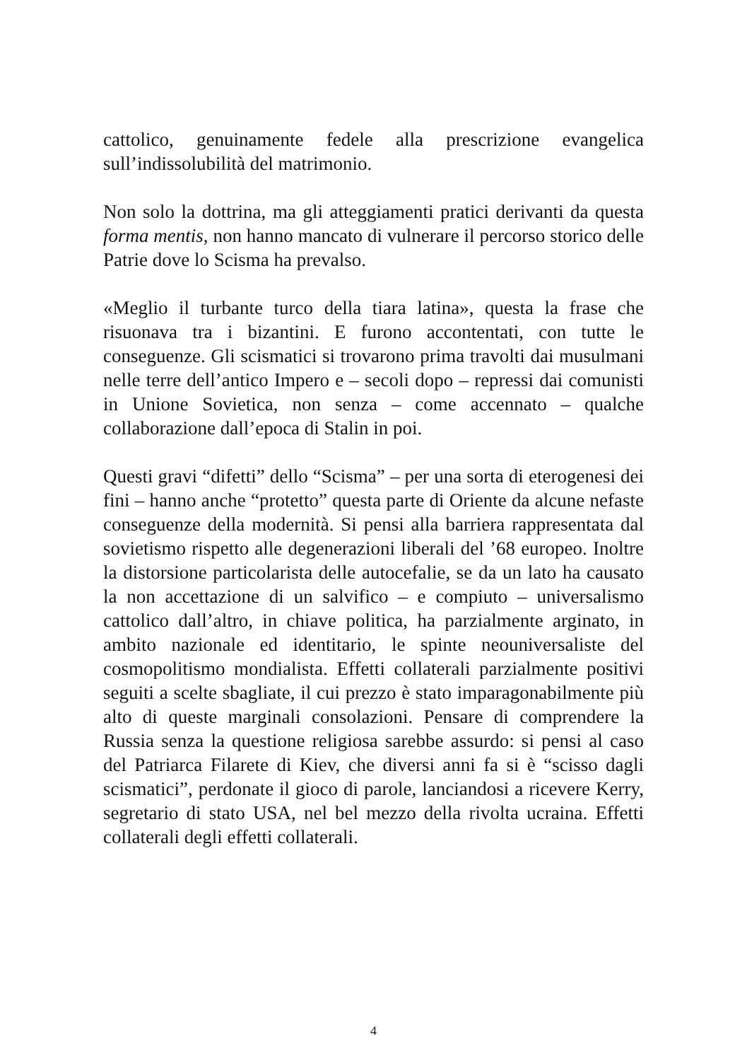cattolico, genuinamente fedele alla prescrizione evangelica sull’indissolubilità del matrimonio.
Non solo la dottrina, ma gli atteggiamenti pratici derivanti da questa forma mentis, non hanno mancato di vulnerare il percorso storico delle Patrie dove lo Scisma ha prevalso.
«Meglio il turbante turco della tiara latina», questa la frase che risuonava tra i bizantini. E furono accontentati, con tutte le conseguenze. Gli scismatici si trovarono prima travolti dai musulmani nelle terre dell’antico Impero e – secoli dopo – repressi dai comunisti in Unione Sovietica, non senza – come accennato – qualche collaborazione dall’epoca di Stalin in poi.
Questi gravi “difetti” dello “Scisma” – per una sorta di eterogenesi dei fini – hanno anche “protetto” questa parte di Oriente da alcune nefaste conseguenze della modernità. Si pensi alla barriera rappresentata dal sovietismo rispetto alle degenerazioni liberali del ’68 europeo. Inoltre la distorsione particolarista delle autocefalie, se da un lato ha causato la non accettazione di un salvifico – e compiuto – universalismo cattolico dall’altro, in chiave politica, ha parzialmente arginato, in ambito nazionale ed identitario, le spinte neouniversaliste del cosmopolitismo mondialista. Effetti collaterali parzialmente positivi seguiti a scelte sbagliate, il cui prezzo è stato imparagonabilmente più alto di queste marginali consolazioni. Pensare di comprendere la Russia senza la questione religiosa sarebbe assurdo: si pensi al caso del Patriarca Filarete di Kiev, che diversi anni fa si è “scisso dagli scismatici”, perdonate il gioco di parole, lanciandosi a ricevere Kerry, segretario di stato USA, nel bel mezzo della rivolta ucraina. Effetti collaterali degli effetti collaterali.
4